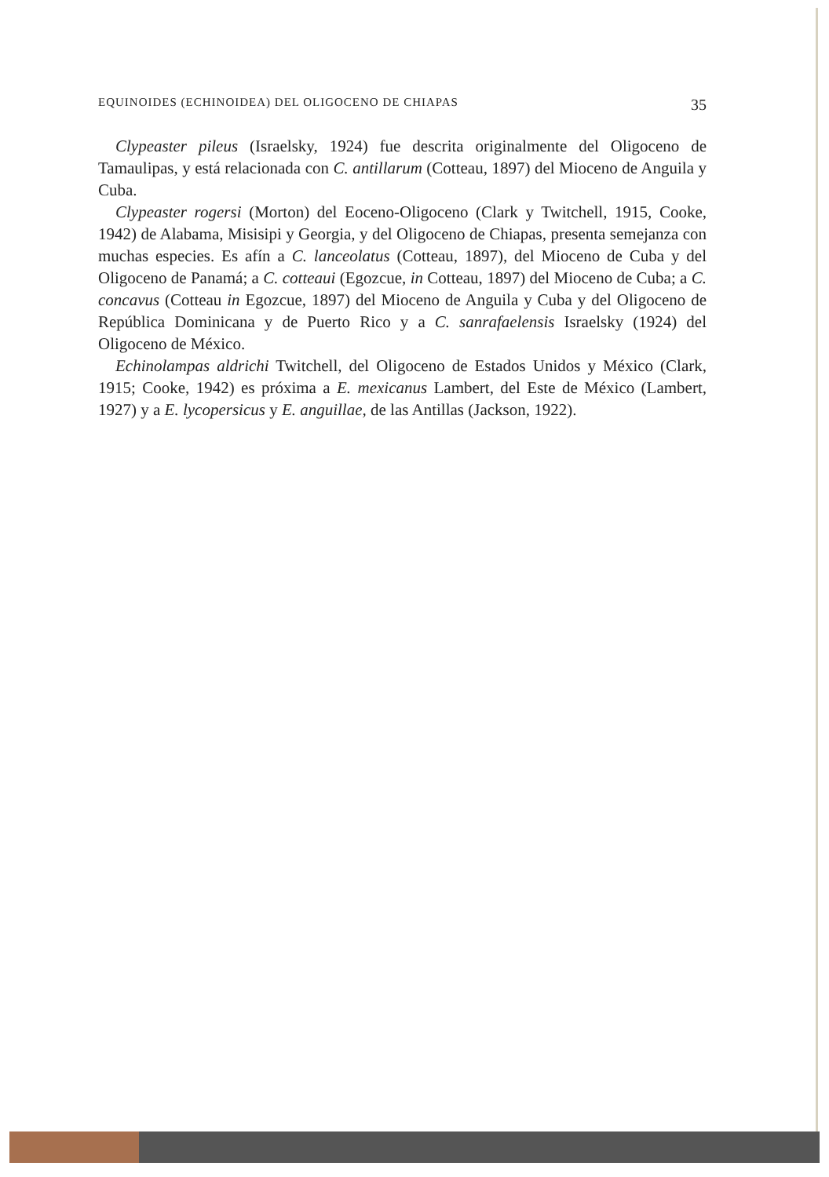EQUINOIDES (ECHINOIDEA) DEL OLIGOCENO DE CHIAPAS 35
Clypeaster pileus (Israelsky, 1924) fue descrita originalmente del Oligoceno de Tamaulipas, y está relacionada con C. antillarum (Cotteau, 1897) del Mioceno de Anguila y Cuba.
Clypeaster rogersi (Morton) del Eoceno-Oligoceno (Clark y Twitchell, 1915, Cooke, 1942) de Alabama, Misisipi y Georgia, y del Oligoceno de Chiapas, presenta semejanza con muchas especies. Es afín a C. lanceolatus (Cotteau, 1897), del Mioceno de Cuba y del Oligoceno de Panamá; a C. cotteaui (Egozcue, in Cotteau, 1897) del Mioceno de Cuba; a C. concavus (Cotteau in Egozcue, 1897) del Mioceno de Anguila y Cuba y del Oligoceno de República Dominicana y de Puerto Rico y a C. sanrafaelensis Israelsky (1924) del Oligoceno de México.
Echinolampas aldrichi Twitchell, del Oligoceno de Estados Unidos y México (Clark, 1915; Cooke, 1942) es próxima a E. mexicanus Lambert, del Este de México (Lambert, 1927) y a E. lycopersicus y E. anguillae, de las Antillas (Jackson, 1922).